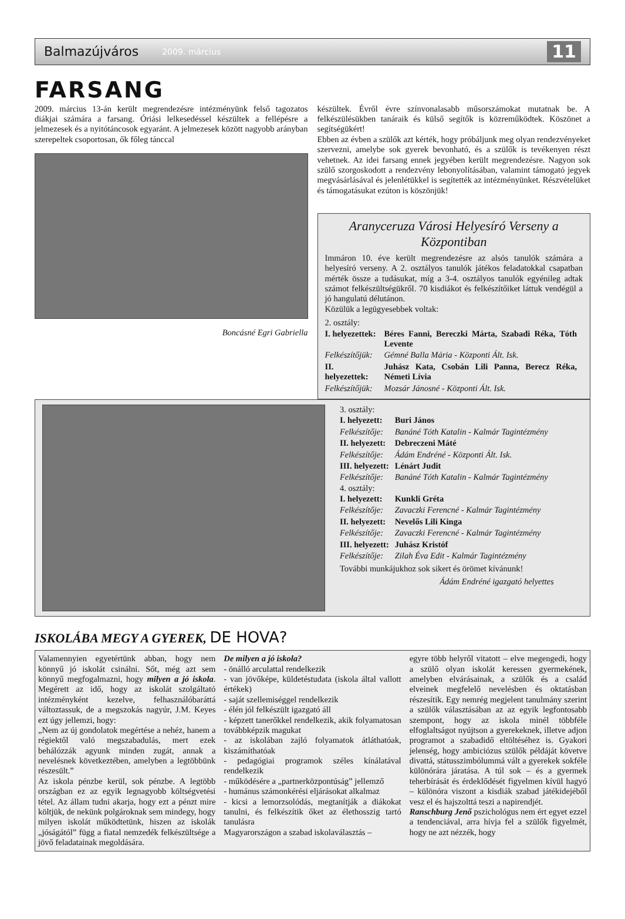Balmazújváros 2009. március 11
FARSANG
2009. március 13-án került megrendezésre intézményünk felső tagozatos diákjai számára a farsang. Óriási lelkesedéssel készültek a fellépésre a jelmezesek és a nyitótáncosok egyaránt. A jelmezesek között nagyobb arányban szerepeltek csoportosan, ők főleg tánccal
Boncásné Egri Gabriella
készültek. Évről évre színvonalasabb műsorszámokat mutatnak be. A felkészülésükben tanáraik és külső segítők is közreműködtek. Köszönet a segítségükért!
Ebben az évben a szülők azt kérték, hogy próbáljunk meg olyan rendezvényeket szervezni, amelybe sok gyerek bevonható, és a szülők is tevékenyen részt vehetnek. Az idei farsang ennek jegyében került megrendezésre. Nagyon sok szülő szorgoskodott a rendezvény lebonyolításában, valamint támogató jegyek megvásárlásával és jelenlétükkel is segítették az intézményünket. Részvételüket és támogatásukat ezúton is köszönjük!
Aranyceruza Városi Helyesíró Verseny a Központiban
Immáron 10. éve került megrendezésre az alsós tanulók számára a helyesíró verseny. A 2. osztályos tanulók játékos feladatokkal csapatban mérték össze a tudásukat, míg a 3-4. osztályos tanulók egyénileg adtak számot felkészültségükről. 70 kisdiákot és felkészítőiket láttuk vendégül a jó hangulatú délutánon.
Közülük a legügyesebbek voltak:
2. osztály:
| I. helyezettek: | Béres Fanni, Bereczki Márta, Szabadi Réka, Tóth Levente |
| Felkészítőjük: | Gémné Balla Mária - Központi Ált. Isk. |
| II. helyezettek: | Juhász Kata, Csobán Lili Panna, Berecz Réka, Németi Lívia |
| Felkészítőjük: | Mozsár Jánosné - Központi Ált. Isk. |
3. osztály:
| I. helyezett: | Buri János |
| Felkészítője: | Banáné Tóth Katalin - Kalmár Tagintézmény |
| II. helyezett: | Debreczeni Máté |
| Felkészítője: | Ádám Endréné - Központi Ált. Isk. |
| III. helyezett: | Lénárt Judit |
| Felkészítője: | Banáné Tóth Katalin - Kalmár Tagintézmény |
4. osztály:
| I. helyezett: | Kunkli Gréta |
| Felkészítője: | Zavaczki Ferencné - Kalmár Tagintézmény |
| II. helyezett: | Nevelős Lili Kinga |
| Felkészítője: | Zavaczki Ferencné - Kalmár Tagintézmény |
| III. helyezett: | Juhász Kristóf |
| Felkészítője: | Zilah Éva Edit - Kalmár Tagintézmény |
További munkájukhoz sok sikert és örömet kívánunk!
Ádám Endréné igazgató helyettes
ISKOLÁBA MEGY A GYEREK, DE HOVA?
Valamennyien egyetértünk abban, hogy nem könnyű jó iskolát csinálni. Sőt, még azt sem könnyű megfogalmazni, hogy milyen a jó iskola. Megérett az idő, hogy az iskolát szolgáltató intézményként kezelve, felhasználóbaráttá változtassuk, de a megszokás nagyúr, J.M. Keyes ezt úgy jellemzi, hogy:
„Nem az új gondolatok megértése a nehéz, hanem a régiektől való megszabadulás, mert ezek behálózzák agyunk minden zugát, annak a nevelésnek következtében, amelyben a legtöbbünk részesült.”
Az iskola pénzbe kerül, sok pénzbe. A legtöbb országban ez az egyik legnagyobb költségvetési tétel. Az állam tudni akarja, hogy ezt a pénzt mire költjük, de nekünk polgároknak sem mindegy, hogy milyen iskolát működtetünk, hiszen az iskolák „jóságától” függ a fiatal nemzedék felkészültsége a jövő feladatainak megoldására.
De milyen a jó iskola?
- önálló arculattal rendelkezik
- van jövőképe, küldetéstudata (iskola által vallott értékek)
- saját szellemiséggel rendelkezik
- élén jól felkészült igazgató áll
- képzett tanerőkkel rendelkezik, akik folyamatosan továbbképzik magukat
- az iskolában zajló folyamatok átláthatóak, kiszámíthatóak
- pedagógiai programok széles kínálatával rendelkezik
- működésére a „partnerközpontúság” jellemző
- humánus számonkérési eljárásokat alkalmaz
- kicsi a lemorzsolódás, megtanítják a diákokat tanulni, és felkészítik őket az élethosszig tartó tanulásra
Magyarországon a szabad iskolaválasztás –
egyre több helyről vitatott – elve megengedi, hogy a szülő olyan iskolát keressen gyermekének, amelyben elvárásainak, a szülők és a család elveinek megfelelő nevelésben és oktatásban részesítik. Egy nemrég megjelent tanulmány szerint a szülők választásában az az egyik legfontosabb szempont, hogy az iskola minél többféle elfoglaltságot nyújtson a gyerekeknek, illetve adjon programot a szabadidő eltöltéséhez is. Gyakori jelenség, hogy ambiciózus szülők példáját követve divattá, státusszimbólummá vált a gyerekek sokféle különórára járatása. A túl sok – és a gyermek teherbírását és érdeklődését figyelmen kívül hagyó – különóra viszont a kisdiák szabad játékidejéből vesz el és hajszolttá teszi a napirendjét.
Ranschburg Jenő pszichológus nem ért egyet ezzel a tendenciával, arra hívja fel a szülők figyelmét, hogy ne azt nézzék, hogy